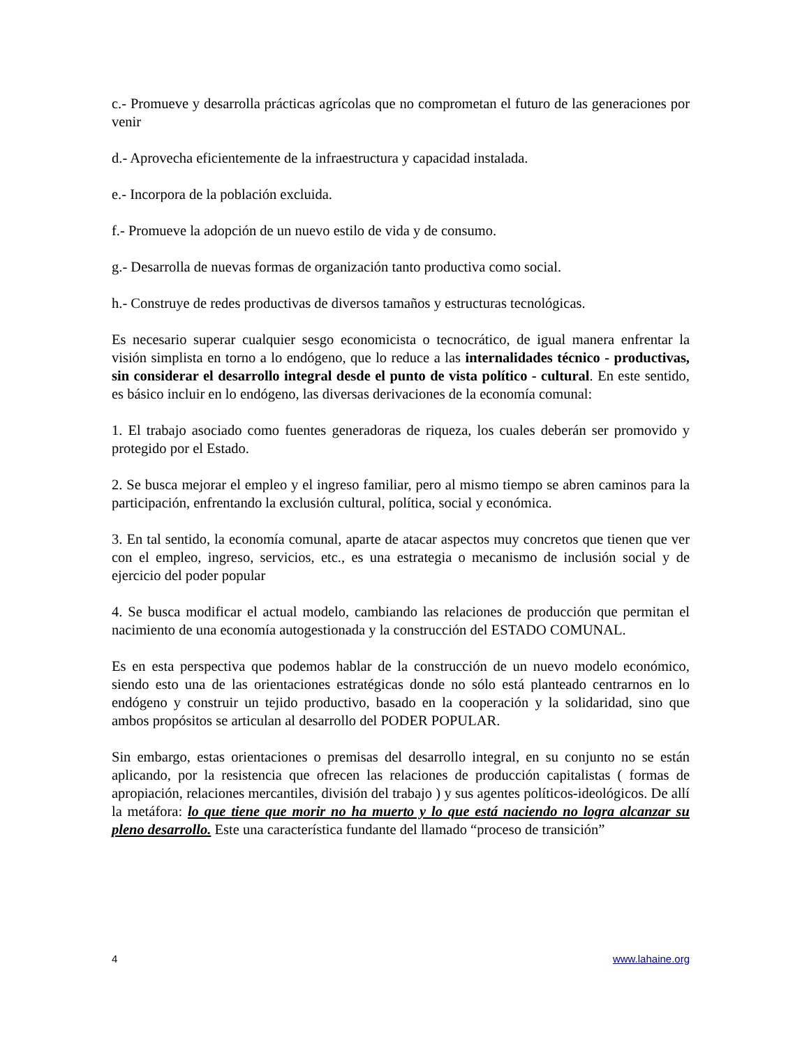c.- Promueve y desarrolla prácticas agrícolas que no comprometan el futuro de las generaciones por venir
d.- Aprovecha eficientemente de la infraestructura y capacidad instalada.
e.- Incorpora de la población excluida.
f.- Promueve la adopción de un nuevo estilo de vida y de consumo.
g.- Desarrolla de nuevas formas de organización tanto productiva como social.
h.- Construye de redes productivas de diversos tamaños y estructuras tecnológicas.
Es necesario superar cualquier sesgo economicista o tecnocrático, de igual manera enfrentar la visión simplista en torno a lo endógeno, que lo reduce a las internalidades técnico - productivas, sin considerar el desarrollo integral desde el punto de vista político - cultural. En este sentido, es básico incluir en lo endógeno, las diversas derivaciones de la economía comunal:
1. El trabajo asociado como fuentes generadoras de riqueza, los cuales deberán ser promovido y protegido por el Estado.
2. Se busca mejorar el empleo y el ingreso familiar, pero al mismo tiempo se abren caminos para la participación, enfrentando la exclusión cultural, política, social y económica.
3. En tal sentido, la economía comunal, aparte de atacar aspectos muy concretos que tienen que ver con el empleo, ingreso, servicios, etc., es una estrategia o mecanismo de inclusión social y de ejercicio del poder popular
4. Se busca modificar el actual modelo, cambiando las relaciones de producción que permitan el nacimiento de una economía autogestionada y la construcción del ESTADO COMUNAL.
Es en esta perspectiva que podemos hablar de la construcción de un nuevo modelo económico, siendo esto una de las orientaciones estratégicas donde no sólo está planteado centrarnos en lo endógeno y construir un tejido productivo, basado en la cooperación y la solidaridad, sino que ambos propósitos se articulan al desarrollo del PODER POPULAR.
Sin embargo, estas orientaciones o premisas del desarrollo integral, en su conjunto no se están aplicando, por la resistencia que ofrecen las relaciones de producción capitalistas ( formas de apropiación, relaciones mercantiles, división del trabajo ) y sus agentes políticos-ideológicos. De allí la metáfora: lo que tiene que morir no ha muerto y lo que está naciendo no logra alcanzar su pleno desarrollo. Este una característica fundante del llamado “proceso de transición”
4 www.lahaine.org